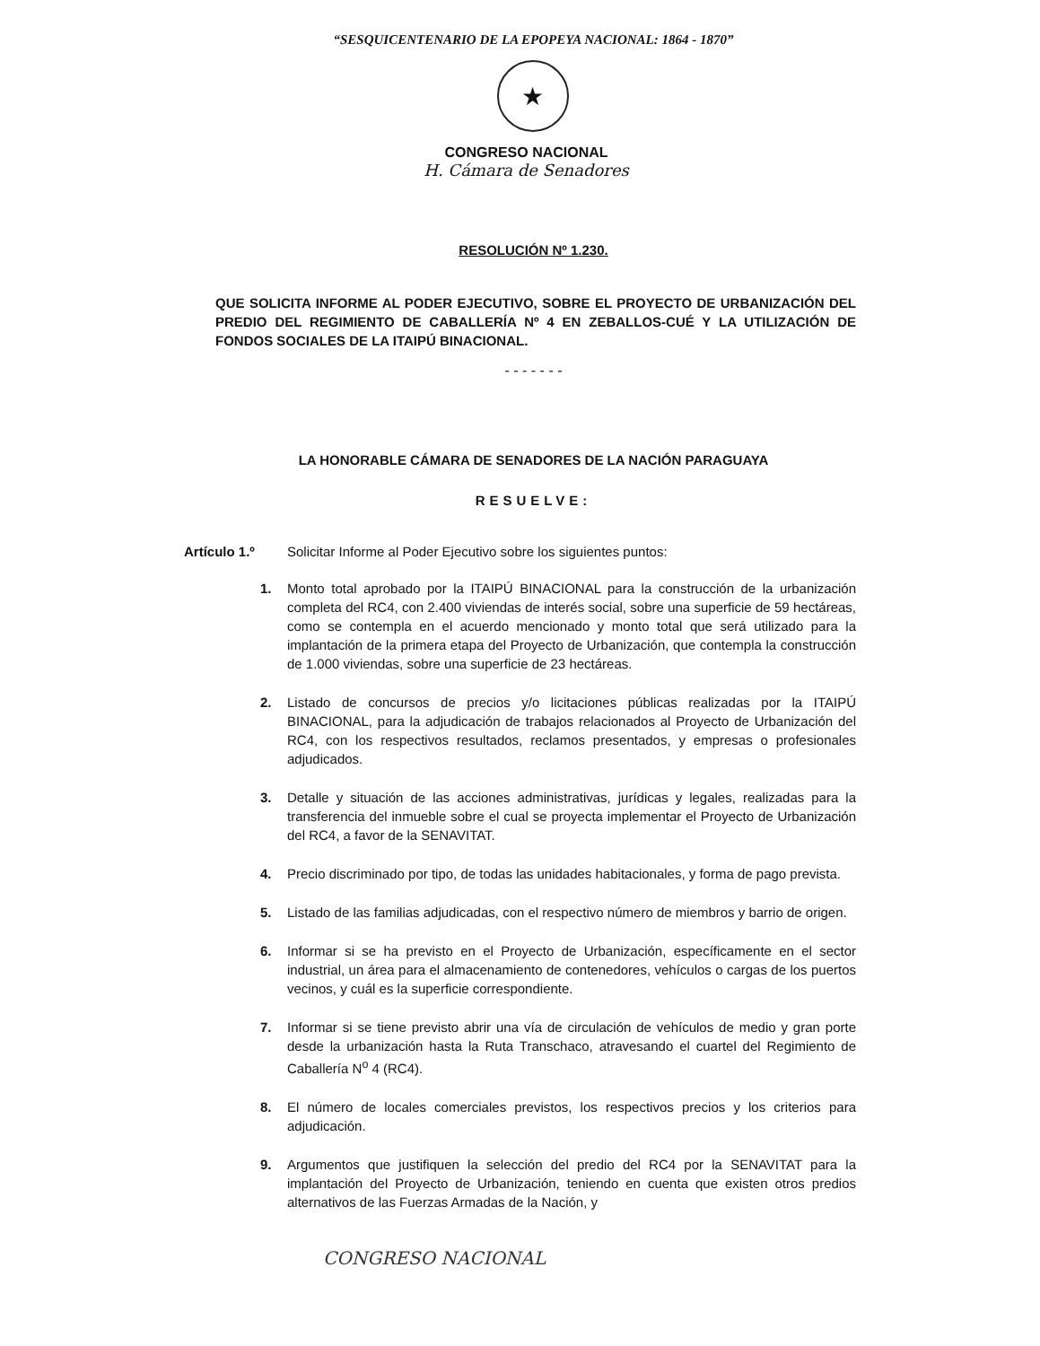“SESQUICENTENARIO DE LA EPOPEYA NACIONAL: 1864 - 1870”
★
CONGRESO NACIONAL
H. Cámara de Senadores
RESOLUCIÓN Nº 1.230.
QUE SOLICITA INFORME AL PODER EJECUTIVO, SOBRE EL PROYECTO DE URBANIZACIÓN DEL PREDIO DEL REGIMIENTO DE CABALLERÍA Nº 4 EN ZEBALLOS-CUÉ Y LA UTILIZACIÓN DE FONDOS SOCIALES DE LA ITAIPÚ BINACIONAL.
- - - - - - -
LA HONORABLE CÁMARA DE SENADORES DE LA NACIÓN PARAGUAYA
RESUELVE:
Artículo 1.º Solicitar Informe al Poder Ejecutivo sobre los siguientes puntos:
1. Monto total aprobado por la ITAIPÚ BINACIONAL para la construcción de la urbanización completa del RC4, con 2.400 viviendas de interés social, sobre una superficie de 59 hectáreas, como se contempla en el acuerdo mencionado y monto total que será utilizado para la implantación de la primera etapa del Proyecto de Urbanización, que contempla la construcción de 1.000 viviendas, sobre una superficie de 23 hectáreas.
2. Listado de concursos de precios y/o licitaciones públicas realizadas por la ITAIPÚ BINACIONAL, para la adjudicación de trabajos relacionados al Proyecto de Urbanización del RC4, con los respectivos resultados, reclamos presentados, y empresas o profesionales adjudicados.
3. Detalle y situación de las acciones administrativas, jurídicas y legales, realizadas para la transferencia del inmueble sobre el cual se proyecta implementar el Proyecto de Urbanización del RC4, a favor de la SENAVITAT.
4. Precio discriminado por tipo, de todas las unidades habitacionales, y forma de pago prevista.
5. Listado de las familias adjudicadas, con el respectivo número de miembros y barrio de origen.
6. Informar si se ha previsto en el Proyecto de Urbanización, específicamente en el sector industrial, un área para el almacenamiento de contenedores, vehículos o cargas de los puertos vecinos, y cuál es la superficie correspondiente.
7. Informar si se tiene previsto abrir una vía de circulación de vehículos de medio y gran porte desde la urbanización hasta la Ruta Transchaco, atravesando el cuartel del Regimiento de Caballería N<sup>o</sup> 4 (RC4).
8. El número de locales comerciales previstos, los respectivos precios y los criterios para adjudicación.
9. Argumentos que justifiquen la selección del predio del RC4 por la SENAVITAT para la implantación del Proyecto de Urbanización, teniendo en cuenta que existen otros predios alternativos de las Fuerzas Armadas de la Nación, y
CONGRESO NACIONAL